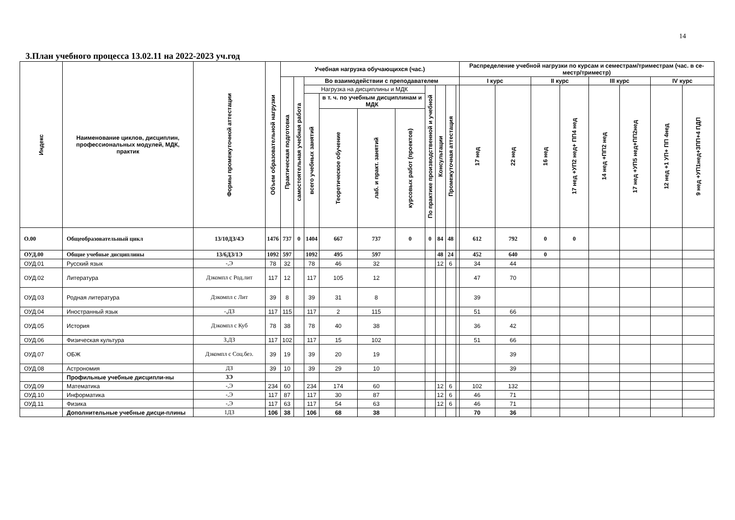14
3.План учебного процесса 13.02.11 на 2022-2023 уч.год
| Индекс | Наименование циклов, дисциплин, профессиональных модулей, МДК, практик | Формы промежуточной аттестации | Объем образовательной нагрузки | Учебная нагрузка обучающихся (час.) | | | | | | | | | | Распределение учебной нагрузки по курсам и семестрам/триместрам (час. в се-местр/триместр) | | | | | | | |
| --- | --- | --- | --- | --- | --- | --- | --- | --- | --- | --- | --- | --- | --- | --- | --- | --- | --- | --- | --- | --- | --- |
| | | | | Практическая подготовка | самостоятельная учебная работа | Во взаимодействии с преподавателем | | | | | | | | I курс | | II курс | | III курс | | IV курс | |
| | | | | | | Нагрузка на дисциплины и МДК | | | | По практике производственной и учебной | Консультации | Промежуточная аттестация | | 17 нед | 22 нед | 16 нед | 17 нед +УП2 нед+ ПП4 нед | 14 нед +ПП2 нед | 17 нед +УП5 нед+ПП2нед | 12 нед +1 УП+ ПП 4нед | 9 нед +УП1нед+3ПП+4 ПДП |
| | | | | | | всего учебных занятий | в т. ч. по учебным дисциплинам и МДК | | | | | | | | | | | | | | |
| | | | | | | | Теоретическое обучение | лаб. и практ. занятий | курсовых работ (проектов) | | | | | | | | | | | | |
| О.00 | Общеобразовательный цикл | 13/10ДЗ/4Э | 1476 | 737 | 0 | 1404 | 667 | 737 | 0 | 0 | 84 | 48 | | 612 | 792 | 0 | 0 | | | | |
| ОУД.00 | Общие учебные дисциплины | 13/6ДЗ/1Э | 1092 | 597 | | 1092 | 495 | 597 | | | 48 | 24 | | 452 | 640 | 0 | | | | | |
| ОУД.01 | Русский язык | -,Э | 78 | 32 | | 78 | 46 | 32 | | | 12 | 6 | | 34 | 44 | | | | | | |
| ОУД.02 | Литература | Дзкомпл с Род.лит | 117 | 12 | | 117 | 105 | 12 | | | | | | 47 | 70 | | | | | | |
| ОУД.03 | Родная литература | Дзкомпл с Лит | 39 | 8 | | 39 | 31 | 8 | | | | | | 39 | | | | | | | |
| ОУД.04 | Иностранный язык | -,ДЗ | 117 | 115 | | 117 | 2 | 115 | | | | | | 51 | 66 | | | | | | |
| ОУД.05 | История | Дзкомпл с Куб | 78 | 38 | | 78 | 40 | 38 | | | | | | 36 | 42 | | | | | | |
| ОУД.06 | Физическая культура | З,ДЗ | 117 | 102 | | 117 | 15 | 102 | | | | | | 51 | 66 | | | | | | |
| ОУД.07 | ОБЖ | Дзкомпл с Соц.без. | 39 | 19 | | 39 | 20 | 19 | | | | | | | 39 | | | | | | |
| ОУД.08 | Астрономия | ДЗ | 39 | 10 | | 39 | 29 | 10 | | | | | | | 39 | | | | | | |
| | Профильные учебные дисципли-ны | 3Э | | | | | | | | | | | | | | | | | | | |
| ОУД.09 | Математика | -,Э | 234 | 60 | | 234 | 174 | 60 | | | 12 | 6 | | 102 | 132 | | | | | | |
| ОУД.10 | Информатика | -,Э | 117 | 87 | | 117 | 30 | 87 | | | 12 | 6 | | 46 | 71 | | | | | | |
| ОУД.11 | Физика | -,Э | 117 | 63 | | 117 | 54 | 63 | | | 12 | 6 | | 46 | 71 | | | | | | |
| | Дополнительные учебные дисци-плины | 1ДЗ | 106 | 38 | | 106 | 68 | 38 | | | | | | 70 | 36 | | | | | | |